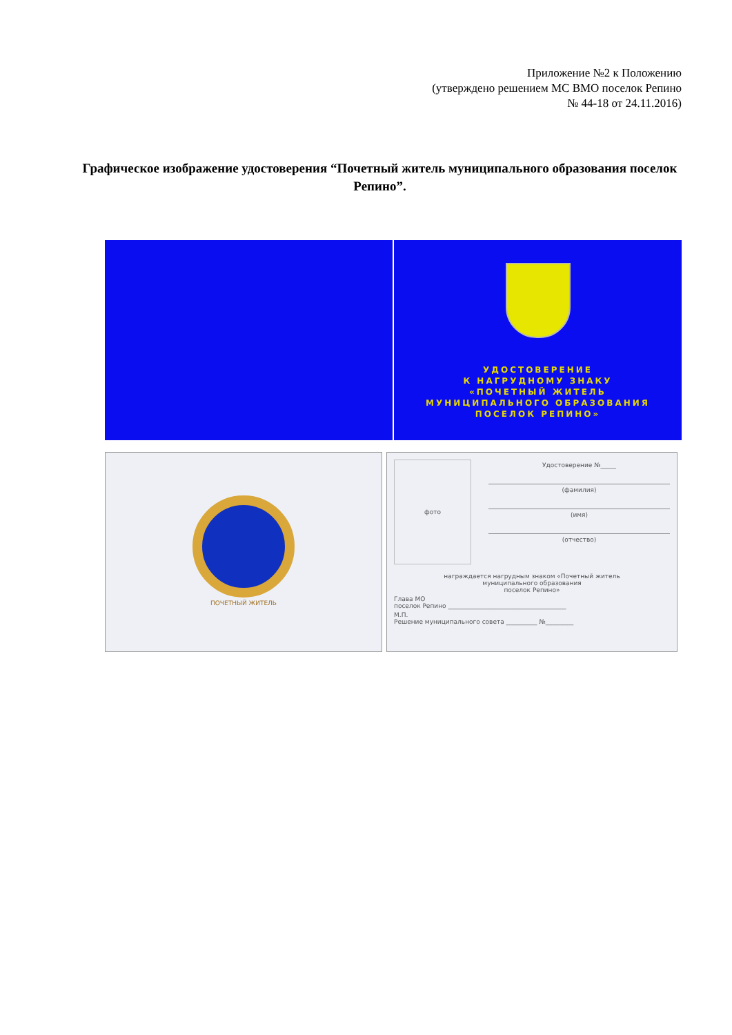Приложение №2 к Положению
(утверждено решением МС ВМО поселок Репино
№ 44-18 от 24.11.2016)
Графическое изображение удостоверения “Почетный житель муниципального образования поселок Репино”.
УДОСТОВЕРЕНИЕ
К НАГРУДНОМУ ЗНАКУ
«ПОЧЕТНЫЙ ЖИТЕЛЬ
МУНИЦИПАЛЬНОГО ОБРАЗОВАНИЯ
ПОСЕЛОК РЕПИНО»
ПОЧЕТНЫЙ ЖИТЕЛЬ
фото
Удостоверение №_____
(фамилия)
(имя)
(отчество)
награждается нагрудным знаком «Почетный житель
муниципального образования
поселок Репино»
Глава МО
поселок Репино ______________________________________
М.П.
Решение муниципального совета __________ №_________